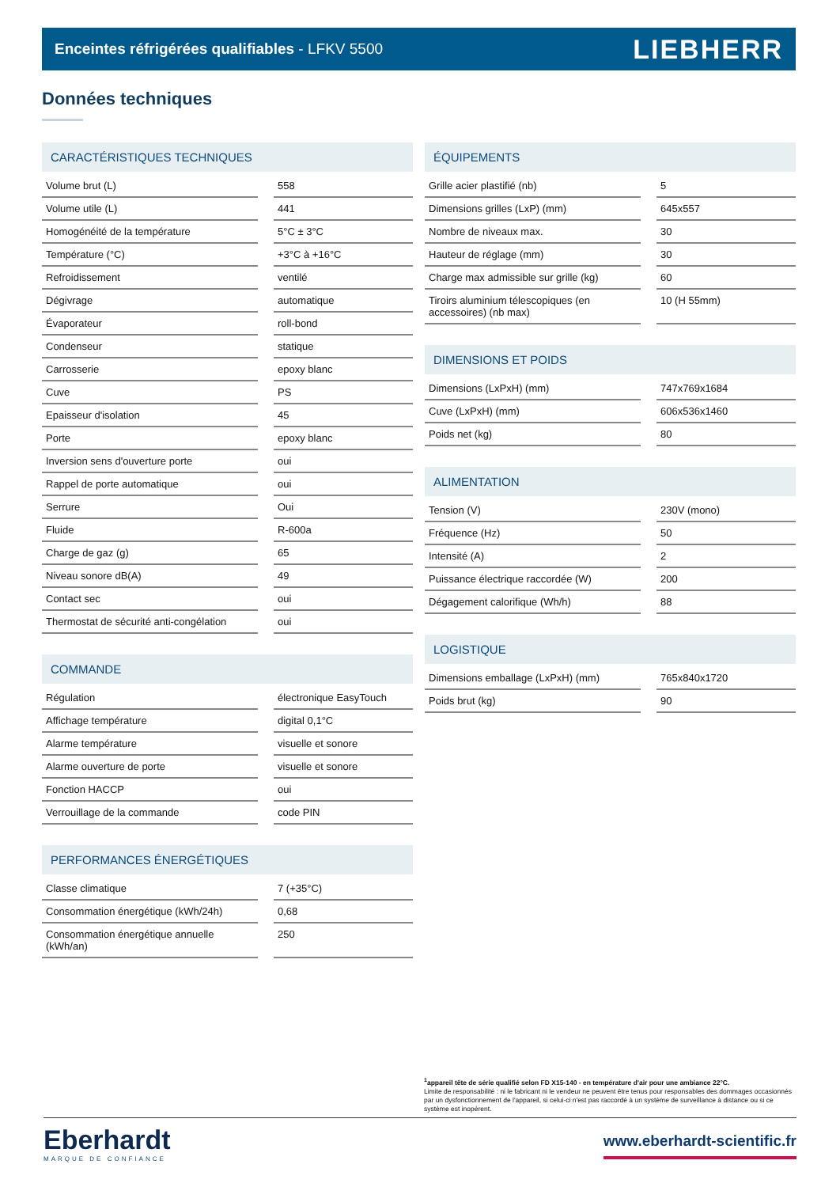Enceintes réfrigérées qualifiables - LFKV 5500
LIEBHERR
Données techniques
CARACTÉRISTIQUES TECHNIQUES
| Volume brut (L) | | 558 |
| Volume utile (L) | | 441 |
| Homogénéité de la température | | 5°C ± 3°C |
| Température (°C) | | +3°C à +16°C |
| Refroidissement | | ventilé |
| Dégivrage | | automatique |
| Évaporateur | | roll-bond |
| Condenseur | | statique |
| Carrosserie | | epoxy blanc |
| Cuve | | PS |
| Epaisseur d'isolation | | 45 |
| Porte | | epoxy blanc |
| Inversion sens d'ouverture porte | | oui |
| Rappel de porte automatique | | oui |
| Serrure | | Oui |
| Fluide | | R-600a |
| Charge de gaz (g) | | 65 |
| Niveau sonore dB(A) | | 49 |
| Contact sec | | oui |
| Thermostat de sécurité anti-congélation | | oui |
COMMANDE
| Régulation | | électronique EasyTouch |
| Affichage température | | digital 0,1°C |
| Alarme température | | visuelle et sonore |
| Alarme ouverture de porte | | visuelle et sonore |
| Fonction HACCP | | oui |
| Verrouillage de la commande | | code PIN |
PERFORMANCES ÉNERGÉTIQUES
| Classe climatique | | 7 (+35°C) |
| Consommation énergétique (kWh/24h) | | 0,68 |
| Consommation énergétique annuelle (kWh/an) | | 250 |
ÉQUIPEMENTS
| Grille acier plastifié (nb) | | 5 |
| Dimensions grilles (LxP) (mm) | | 645x557 |
| Nombre de niveaux max. | | 30 |
| Hauteur de réglage (mm) | | 30 |
| Charge max admissible sur grille (kg) | | 60 |
| Tiroirs aluminium télescopiques (en accessoires) (nb max) | | 10 (H 55mm) |
DIMENSIONS ET POIDS
| Dimensions (LxPxH) (mm) | | 747x769x1684 |
| Cuve (LxPxH) (mm) | | 606x536x1460 |
| Poids net (kg) | | 80 |
ALIMENTATION
| Tension (V) | | 230V (mono) |
| Fréquence (Hz) | | 50 |
| Intensité (A) | | 2 |
| Puissance électrique raccordée (W) | | 200 |
| Dégagement calorifique (Wh/h) | | 88 |
LOGISTIQUE
| Dimensions emballage (LxPxH) (mm) | | 765x840x1720 |
| Poids brut (kg) | | 90 |
<sup>1</sup> appareil tête de série qualifié selon FD X15-140 - en température d'air pour une ambiance 22°C.
Limite de responsabilité : ni le fabricant ni le vendeur ne peuvent être tenus pour responsables des dommages occasionnés par un dysfonctionnement de l'appareil, si celui-ci n'est pas raccordé à un système de surveillance à distance ou si ce système est inopérent.
Eberhardt
MARQUE DE CONFIANCE
www.eberhardt-scientific.fr